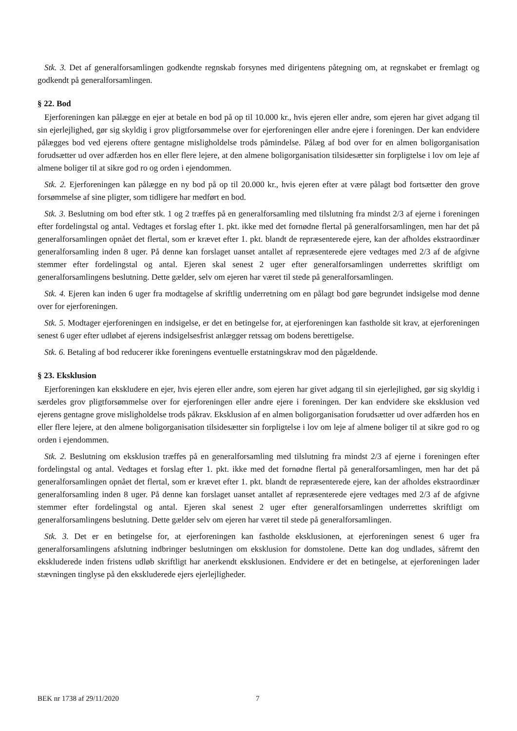Stk. 3. Det af generalforsamlingen godkendte regnskab forsynes med dirigentens påtegning om, at regnskabet er fremlagt og godkendt på generalforsamlingen.
§ 22. Bod
Ejerforeningen kan pålægge en ejer at betale en bod på op til 10.000 kr., hvis ejeren eller andre, som ejeren har givet adgang til sin ejerlejlighed, gør sig skyldig i grov pligtforsømmelse over for ejerforeningen eller andre ejere i foreningen. Der kan endvidere pålægges bod ved ejerens oftere gentagne misligholdelse trods påmindelse. Pålæg af bod over for en almen boligorganisation forudsætter ud over adfærden hos en eller flere lejere, at den almene boligorganisation tilsidesætter sin forpligtelse i lov om leje af almene boliger til at sikre god ro og orden i ejendommen.
Stk. 2. Ejerforeningen kan pålægge en ny bod på op til 20.000 kr., hvis ejeren efter at være pålagt bod fortsætter den grove forsømmelse af sine pligter, som tidligere har medført en bod.
Stk. 3. Beslutning om bod efter stk. 1 og 2 træffes på en generalforsamling med tilslutning fra mindst 2/3 af ejerne i foreningen efter fordelingstal og antal. Vedtages et forslag efter 1. pkt. ikke med det fornødne flertal på generalforsamlingen, men har det på generalforsamlingen opnået det flertal, som er krævet efter 1. pkt. blandt de repræsenterede ejere, kan der afholdes ekstraordinær generalforsamling inden 8 uger. På denne kan forslaget uanset antallet af repræsenterede ejere vedtages med 2/3 af de afgivne stemmer efter fordelingstal og antal. Ejeren skal senest 2 uger efter generalforsamlingen underrettes skriftligt om generalforsamlingens beslutning. Dette gælder, selv om ejeren har været til stede på generalforsamlingen.
Stk. 4. Ejeren kan inden 6 uger fra modtagelse af skriftlig underretning om en pålagt bod gøre begrundet indsigelse mod denne over for ejerforeningen.
Stk. 5. Modtager ejerforeningen en indsigelse, er det en betingelse for, at ejerforeningen kan fastholde sit krav, at ejerforeningen senest 6 uger efter udløbet af ejerens indsigelsesfrist anlægger retssag om bodens berettigelse.
Stk. 6. Betaling af bod reducerer ikke foreningens eventuelle erstatningskrav mod den pågældende.
§ 23. Eksklusion
Ejerforeningen kan ekskludere en ejer, hvis ejeren eller andre, som ejeren har givet adgang til sin ejerlejlighed, gør sig skyldig i særdeles grov pligtforsømmelse over for ejerforeningen eller andre ejere i foreningen. Der kan endvidere ske eksklusion ved ejerens gentagne grove misligholdelse trods påkrav. Eksklusion af en almen boligorganisation forudsætter ud over adfærden hos en eller flere lejere, at den almene boligorganisation tilsidesætter sin forpligtelse i lov om leje af almene boliger til at sikre god ro og orden i ejendommen.
Stk. 2. Beslutning om eksklusion træffes på en generalforsamling med tilslutning fra mindst 2/3 af ejerne i foreningen efter fordelingstal og antal. Vedtages et forslag efter 1. pkt. ikke med det fornødne flertal på generalforsamlingen, men har det på generalforsamlingen opnået det flertal, som er krævet efter 1. pkt. blandt de repræsenterede ejere, kan der afholdes ekstraordinær generalforsamling inden 8 uger. På denne kan forslaget uanset antallet af repræsenterede ejere vedtages med 2/3 af de afgivne stemmer efter fordelingstal og antal. Ejeren skal senest 2 uger efter generalforsamlingen underrettes skriftligt om generalforsamlingens beslutning. Dette gælder selv om ejeren har været til stede på generalforsamlingen.
Stk. 3. Det er en betingelse for, at ejerforeningen kan fastholde eksklusionen, at ejerforeningen senest 6 uger fra generalforsamlingens afslutning indbringer beslutningen om eksklusion for domstolene. Dette kan dog undlades, såfremt den ekskluderede inden fristens udløb skriftligt har anerkendt eksklusionen. Endvidere er det en betingelse, at ejerforeningen lader stævningen tinglyse på den ekskluderede ejers ejerlejligheder.
BEK nr 1738 af 29/11/2020 7